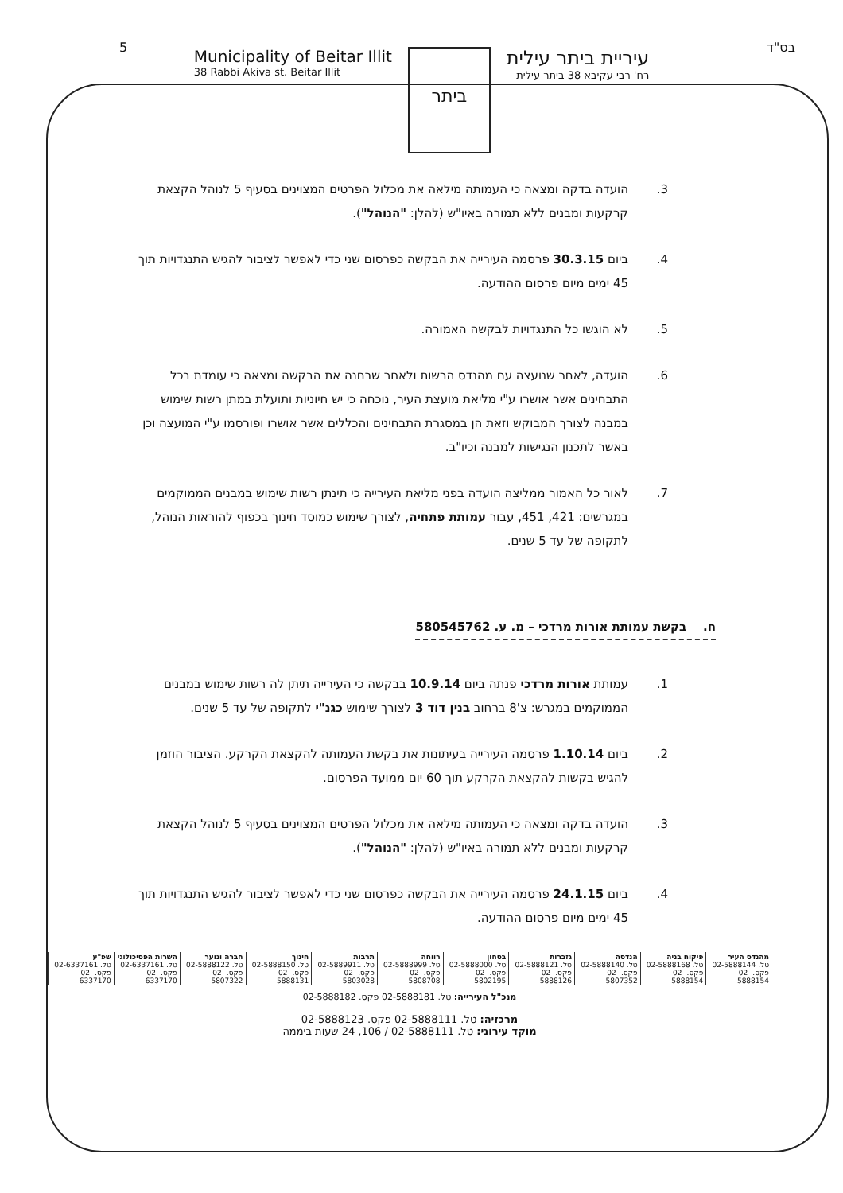5 בס"ד
Municipality of Beitar Illit
38 Rabbi Akiva st. Beitar Illit
ביתר
עיריית ביתר עילית
רח' רבי עקיבא 38 ביתר עילית
3. הועדה בדקה ומצאה כי העמותה מילאה את מכלול הפרטים המצוינים בסעיף 5 לנוהל הקצאת קרקעות ומבנים ללא תמורה באיו"ש (להלן: "הנוהל").
4. ביום 30.3.15 פרסמה העירייה את הבקשה כפרסום שני כדי לאפשר לציבור להגיש התנגדויות תוך 45 ימים מיום פרסום ההודעה.
5. לא הוגשו כל התנגדויות לבקשה האמורה.
6. הועדה, לאחר שנועצה עם מהנדס הרשות ולאחר שבחנה את הבקשה ומצאה כי עומדת בכל התבחינים אשר אושרו ע"י מליאת מועצת העיר, נוכחה כי יש חיוניות ותועלת במתן רשות שימוש במבנה לצורך המבוקש וזאת הן במסגרת התבחינים והכללים אשר אושרו ופורסמו ע"י המועצה וכן באשר לתכנון הנגישות למבנה וכיו"ב.
7. לאור כל האמור ממליצה הועדה בפני מליאת העירייה כי תינתן רשות שימוש במבנים הממוקמים במגרשים: 421, 451, עבור עמותת פתחיה, לצורך שימוש כמוסד חינוך בכפוף להוראות הנוהל, לתקופה של עד 5 שנים.
ח. בקשת עמותת אורות מרדכי – מ. ע. 580545762
1. עמותת אורות מרדכי פנתה ביום 10.9.14 בבקשה כי העירייה תיתן לה רשות שימוש במבנים הממוקמים במגרש: צ'8 ברחוב בנין דוד 3 לצורך שימוש כגנ"י לתקופה של עד 5 שנים.
2. ביום 1.10.14 פרסמה העירייה בעיתונות את בקשת העמותה להקצאת הקרקע. הציבור הוזמן להגיש בקשות להקצאת הקרקע תוך 60 יום ממועד הפרסום.
3. הועדה בדקה ומצאה כי העמותה מילאה את מכלול הפרטים המצוינים בסעיף 5 לנוהל הקצאת קרקעות ומבנים ללא תמורה באיו"ש (להלן: "הנוהל").
4. ביום 24.1.15 פרסמה העירייה את הבקשה כפרסום שני כדי לאפשר לציבור להגיש התנגדויות תוך 45 ימים מיום פרסום ההודעה.
| מהנדס העיר טל. 02-5888144 פקס. 02-5888154 | פיקוח בניה טל. 02-5888168 פקס. 02-5888154 | הנדסה טל. 02-5888140 פקס. 02-5807352 | גזברות טל. 02-5888121 פקס. 02-5888126 | בטחון טל. 02-5888000 פקס. 02-5802195 | רווחה טל. 02-5888999 פקס. 02-5808708 | תרבות טל. 02-5889911 פקס. 02-5803028 | חינוך טל. 02-5888150 פקס. 02-5888131 | חברה ונוער טל. 02-5888122 פקס. 02-5807322 | השרות הפסיכולוגי טל. 02-6337161 פקס. 02-6337170 | שפ"ע טל. 02-6337161 פקס. 02-6337170 |
מנכ"ל העירייה: טל. 02-5888181 פקס. 02-5888182
מרכזיה: טל. 02-5888111 פקס. 02-5888123
מוקד עירוני: טל. 02-5888111 / 106, 24 שעות ביממה